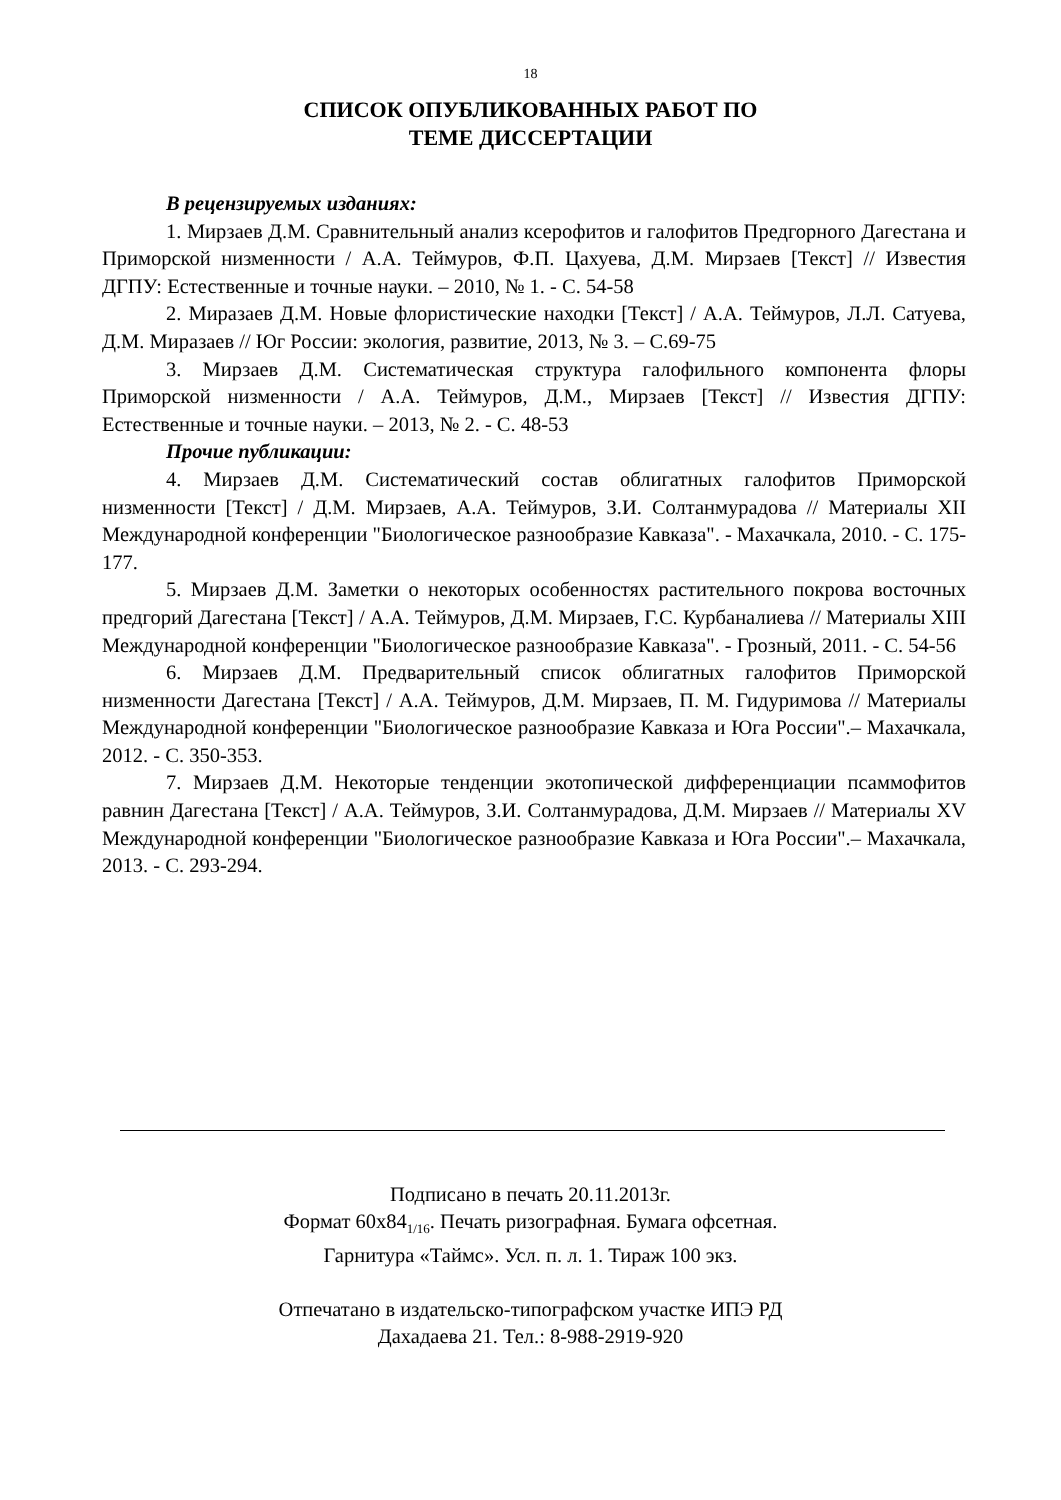18
СПИСОК ОПУБЛИКОВАННЫХ РАБОТ ПО
ТЕМЕ ДИССЕРТАЦИИ
В рецензируемых изданиях:
1. Мирзаев Д.М. Сравнительный анализ ксерофитов и галофитов Предгорного Дагестана и Приморской низменности / А.А. Теймуров, Ф.П. Цахуева, Д.М. Мирзаев [Текст] // Известия ДГПУ: Естественные и точные науки. – 2010, № 1. - С. 54-58
2. Миразаев Д.М. Новые флористические находки [Текст] / А.А. Теймуров, Л.Л. Сатуева, Д.М. Миразаев // Юг России: экология, развитие, 2013, № 3. – С.69-75
3. Мирзаев Д.М. Систематическая структура галофильного компонента флоры Приморской низменности / А.А. Теймуров, Д.М., Мирзаев [Текст] // Известия ДГПУ: Естественные и точные науки. – 2013, № 2. - С. 48-53
Прочие публикации:
4. Мирзаев Д.М. Систематический состав облигатных галофитов Приморской низменности [Текст] / Д.М. Мирзаев, А.А. Теймуров, З.И. Солтанмурадова // Материалы XII Международной конференции "Биологическое разнообразие Кавказа". - Махачкала, 2010. - С. 175-177.
5. Мирзаев Д.М. Заметки о некоторых особенностях растительного покрова восточных предгорий Дагестана [Текст] / А.А. Теймуров, Д.М. Мирзаев, Г.С. Курбаналиева // Материалы XIII Международной конференции "Биологическое разнообразие Кавказа". - Грозный, 2011. - С. 54-56
6. Мирзаев Д.М. Предварительный список облигатных галофитов Приморской низменности Дагестана [Текст] / А.А. Теймуров, Д.М. Мирзаев, П. М. Гидуримова // Материалы Международной конференции "Биологическое разнообразие Кавказа и Юга России".– Махачкала, 2012. - С. 350-353.
7. Мирзаев Д.М. Некоторые тенденции экотопической дифференциации псаммофитов равнин Дагестана [Текст] / А.А. Теймуров, З.И. Солтанмурадова, Д.М. Мирзаев // Материалы XV Международной конференции "Биологическое разнообразие Кавказа и Юга России".– Махачкала, 2013. - С. 293-294.
Подписано в печать 20.11.2013г.
Формат 60х84<sub>1/16</sub>. Печать ризографная. Бумага офсетная.
Гарнитура «Таймс». Усл. п. л. 1. Тираж 100 экз.
Отпечатано в издательско-типографском участке ИПЭ РД
Дахадаева 21. Тел.: 8-988-2919-920